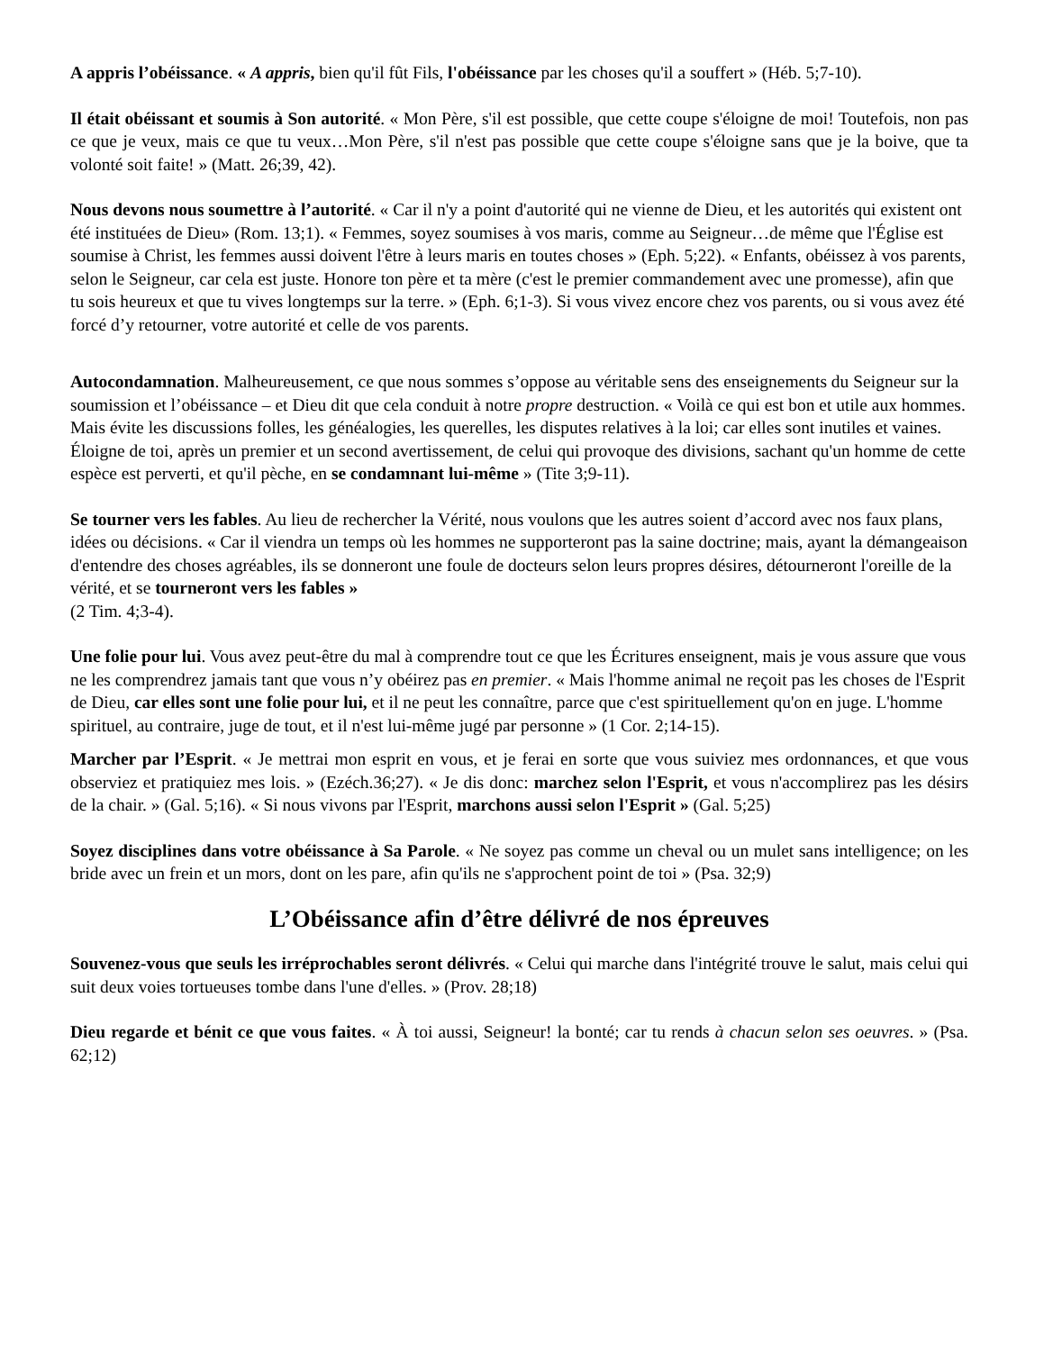A appris l’obéissance. « A appris, bien qu'il fût Fils, l'obéissance par les choses qu'il a souffert » (Héb. 5;7-10).
Il était obéissant et soumis à Son autorité. « Mon Père, s'il est possible, que cette coupe s'éloigne de moi! Toutefois, non pas ce que je veux, mais ce que tu veux…Mon Père, s'il n'est pas possible que cette coupe s'éloigne sans que je la boive, que ta volonté soit faite! » (Matt. 26;39, 42).
Nous devons nous soumettre à l’autorité. « Car il n'y a point d'autorité qui ne vienne de Dieu, et les autorités qui existent ont été instituées de Dieu» (Rom. 13;1). « Femmes, soyez soumises à vos maris, comme au Seigneur…de même que l'Église est soumise à Christ, les femmes aussi doivent l'être à leurs maris en toutes choses » (Eph. 5;22). « Enfants, obéissez à vos parents, selon le Seigneur, car cela est juste. Honore ton père et ta mère (c'est le premier commandement avec une promesse), afin que tu sois heureux et que tu vives longtemps sur la terre. » (Eph. 6;1-3). Si vous vivez encore chez vos parents, ou si vous avez été forcé d’y retourner, votre autorité et celle de vos parents.
Autocondamnation. Malheureusement, ce que nous sommes s’oppose au véritable sens des enseignements du Seigneur sur la soumission et l’obéissance – et Dieu dit que cela conduit à notre propre destruction. « Voilà ce qui est bon et utile aux hommes. Mais évite les discussions folles, les généalogies, les querelles, les disputes relatives à la loi; car elles sont inutiles et vaines. Éloigne de toi, après un premier et un second avertissement, de celui qui provoque des divisions, sachant qu'un homme de cette espèce est perverti, et qu'il pèche, en se condamnant lui-même » (Tite 3;9-11).
Se tourner vers les fables. Au lieu de rechercher la Vérité, nous voulons que les autres soient d’accord avec nos faux plans, idées ou décisions. « Car il viendra un temps où les hommes ne supporteront pas la saine doctrine; mais, ayant la démangeaison d'entendre des choses agréables, ils se donneront une foule de docteurs selon leurs propres désires, détourneront l'oreille de la vérité, et se tourneront vers les fables »
(2 Tim. 4;3-4).
Une folie pour lui. Vous avez peut-être du mal à comprendre tout ce que les Écritures enseignent, mais je vous assure que vous ne les comprendrez jamais tant que vous n’y obéirez pas en premier. « Mais l'homme animal ne reçoit pas les choses de l'Esprit de Dieu, car elles sont une folie pour lui, et il ne peut les connaître, parce que c'est spirituellement qu'on en juge. L'homme spirituel, au contraire, juge de tout, et il n'est lui-même jugé par personne » (1 Cor. 2;14-15).
Marcher par l’Esprit. « Je mettrai mon esprit en vous, et je ferai en sorte que vous suiviez mes ordonnances, et que vous observiez et pratiquiez mes lois. » (Ezéch.36;27). « Je dis donc: marchez selon l'Esprit, et vous n'accomplirez pas les désirs de la chair. » (Gal. 5;16). « Si nous vivons par l'Esprit, marchons aussi selon l'Esprit » (Gal. 5;25)
Soyez disciplines dans votre obéissance à Sa Parole. « Ne soyez pas comme un cheval ou un mulet sans intelligence; on les bride avec un frein et un mors, dont on les pare, afin qu'ils ne s'approchent point de toi » (Psa. 32;9)
L’Obéissance afin d’être délivré de nos épreuves
Souvenez-vous que seuls les irréprochables seront délivrés. « Celui qui marche dans l'intégrité trouve le salut, mais celui qui suit deux voies tortueuses tombe dans l'une d'elles. » (Prov. 28;18)
Dieu regarde et bénit ce que vous faites. « À toi aussi, Seigneur! la bonté; car tu rends à chacun selon ses oeuvres. » (Psa. 62;12)